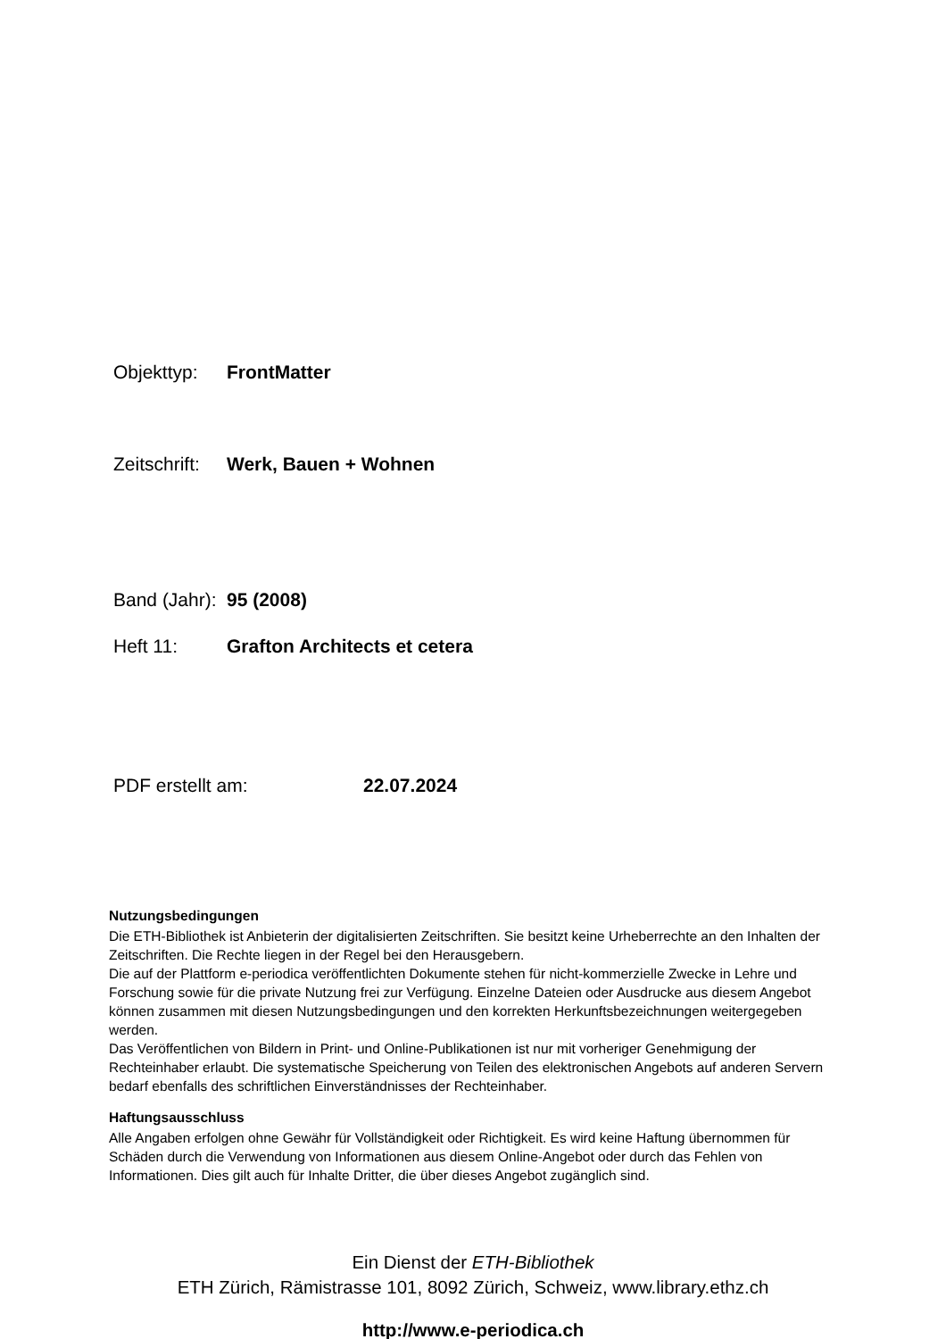Objekttyp: FrontMatter
Zeitschrift: Werk, Bauen + Wohnen
Band (Jahr): 95 (2008)
Heft 11: Grafton Architects et cetera
PDF erstellt am: 22.07.2024
Nutzungsbedingungen
Die ETH-Bibliothek ist Anbieterin der digitalisierten Zeitschriften. Sie besitzt keine Urheberrechte an den Inhalten der Zeitschriften. Die Rechte liegen in der Regel bei den Herausgebern.
Die auf der Plattform e-periodica veröffentlichten Dokumente stehen für nicht-kommerzielle Zwecke in Lehre und Forschung sowie für die private Nutzung frei zur Verfügung. Einzelne Dateien oder Ausdrucke aus diesem Angebot können zusammen mit diesen Nutzungsbedingungen und den korrekten Herkunftsbezeichnungen weitergegeben werden.
Das Veröffentlichen von Bildern in Print- und Online-Publikationen ist nur mit vorheriger Genehmigung der Rechteinhaber erlaubt. Die systematische Speicherung von Teilen des elektronischen Angebots auf anderen Servern bedarf ebenfalls des schriftlichen Einverständnisses der Rechteinhaber.
Haftungsausschluss
Alle Angaben erfolgen ohne Gewähr für Vollständigkeit oder Richtigkeit. Es wird keine Haftung übernommen für Schäden durch die Verwendung von Informationen aus diesem Online-Angebot oder durch das Fehlen von Informationen. Dies gilt auch für Inhalte Dritter, die über dieses Angebot zugänglich sind.
Ein Dienst der ETH-Bibliothek
ETH Zürich, Rämistrasse 101, 8092 Zürich, Schweiz, www.library.ethz.ch
http://www.e-periodica.ch